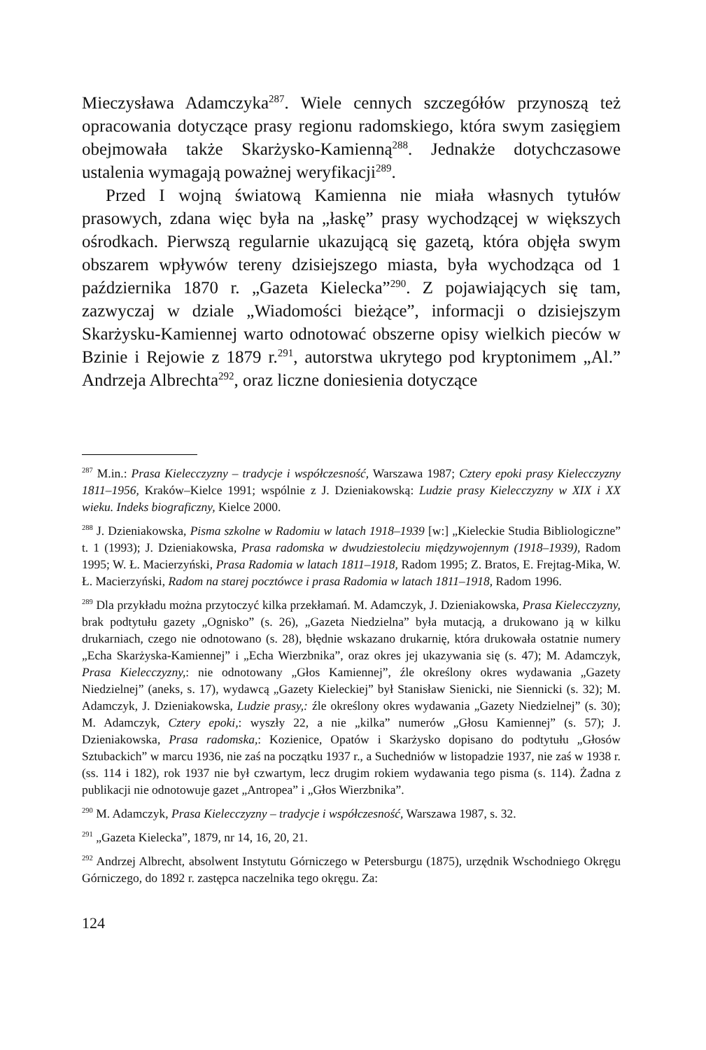Mieczysława Adamczyka<sup>287</sup>. Wiele cennych szczegółów przynoszą też opracowania dotyczące prasy regionu radomskiego, która swym zasięgiem obejmowała także Skarżysko-Kamienną<sup>288</sup>. Jednakże dotychczasowe ustalenia wymagają poważnej weryfikacji<sup>289</sup>.
Przed I wojną światową Kamienna nie miała własnych tytułów prasowych, zdana więc była na „łaskę” prasy wychodzącej w większych ośrodkach. Pierwszą regularnie ukazującą się gazetą, która objęła swym obszarem wpływów tereny dzisiejszego miasta, była wychodząca od 1 października 1870 r. „Gazeta Kielecka”<sup>290</sup>. Z pojawiających się tam, zazwyczaj w dziale „Wiadomości bieżące”, informacji o dzisiejszym Skarżysku-Kamiennej warto odnotować obszerne opisy wielkich pieców w Bzinie i Rejowie z 1879 r.<sup>291</sup>, autorstwa ukrytego pod kryptonimem „Al.” Andrzeja Albrechta<sup>292</sup>, oraz liczne doniesienia dotyczące
<sup>287</sup> M.in.: Prasa Kielecczyzny – tradycje i współczesność, Warszawa 1987; Cztery epoki prasy Kielecczyzny 1811–1956, Kraków–Kielce 1991; wspólnie z J. Dzieniakowską: Ludzie prasy Kielecczyzny w XIX i XX wieku. Indeks biograficzny, Kielce 2000.
<sup>288</sup> J. Dzieniakowska, Pisma szkolne w Radomiu w latach 1918–1939 [w:] „Kieleckie Studia Bibliologiczne” t. 1 (1993); J. Dzieniakowska, Prasa radomska w dwudziestoleciu międzywojennym (1918–1939), Radom 1995; W. Ł. Macierzyński, Prasa Radomia w latach 1811–1918, Radom 1995; Z. Bratos, E. Frejtag-Mika, W. Ł. Macierzyński, Radom na starej pocztówce i prasa Radomia w latach 1811–1918, Radom 1996.
<sup>289</sup> Dla przykładu można przytoczyć kilka przekłamań. M. Adamczyk, J. Dzieniakowska, Prasa Kielecczyzny, brak podtytułu gazety „Ognisko” (s. 26), „Gazeta Niedzielna” była mutacją, a drukowano ją w kilku drukarniach, czego nie odnotowano (s. 28), błędnie wskazano drukarnię, która drukowała ostatnie numery „Echa Skarżyska-Kamiennej” i „Echa Wierzbnika”, oraz okres jej ukazywania się (s. 47); M. Adamczyk, Prasa Kielecczyzny,: nie odnotowany „Głos Kamiennej”, źle określony okres wydawania „Gazety Niedzielnej” (aneks, s. 17), wydawcą „Gazety Kieleckiej” był Stanisław Sienicki, nie Siennicki (s. 32); M. Adamczyk, J. Dzieniakowska, Ludzie prasy,: źle określony okres wydawania „Gazety Niedzielnej” (s. 30); M. Adamczyk, Cztery epoki,: wyszły 22, a nie „kilka” numerów „Głosu Kamiennej” (s. 57); J. Dzieniakowska, Prasa radomska,: Kozienice, Opatów i Skarżysko dopisano do podtytułu „Głosów Sztubackich” w marcu 1936, nie zaś na początku 1937 r., a Suchedniów w listopadzie 1937, nie zaś w 1938 r. (ss. 114 i 182), rok 1937 nie był czwartym, lecz drugim rokiem wydawania tego pisma (s. 114). Żadna z publikacji nie odnotowuje gazet „Antropea” i „Głos Wierzbnika”.
<sup>290</sup> M. Adamczyk, Prasa Kielecczyzny – tradycje i współczesność, Warszawa 1987, s. 32.
<sup>291</sup> „Gazeta Kielecka”, 1879, nr 14, 16, 20, 21.
<sup>292</sup> Andrzej Albrecht, absolwent Instytutu Górniczego w Petersburgu (1875), urzędnik Wschodniego Okręgu Górniczego, do 1892 r. zastępca naczelnika tego okręgu. Za:
124